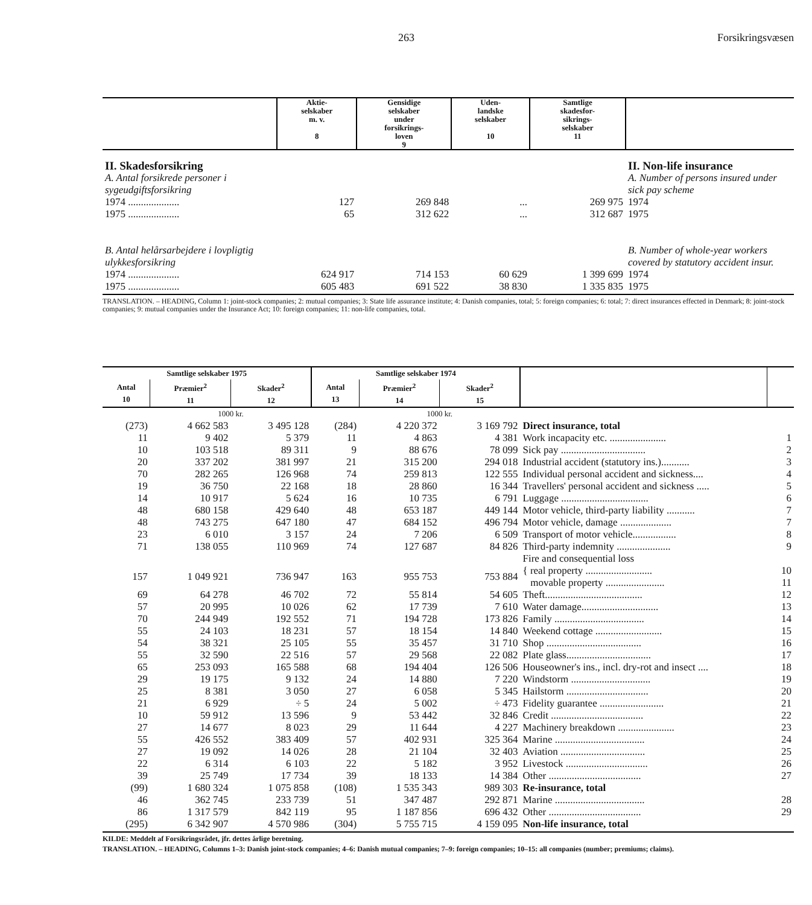263 Forsikringsvæsen
| | Aktie- selskaber m. v. 8 | Gensidige selskaber under forsikrings- loven 9 | Uden- landske selskaber 10 | Samtlige skadesfor- sikrings- selskaber 11 | |
| --- | --- | --- | --- | --- | --- |
| II. Skadesforsikring | | | | | II. Non-life insurance |
| A. Antal forsikrede personer i sygeudgiftsforsikring | | | | | A. Number of persons insured under sick pay scheme |
| 1974 .................... | 127 | 269 848 | ... | 269 975 | 1974 |
| 1975 .................... | 65 | 312 622 | ... | 312 687 | 1975 |
| B. Antal helårsarbejdere i lovpligtig ulykkesforsikring | | | | | B. Number of whole-year workers covered by statutory accident insur. |
| 1974 .................... | 624 917 | 714 153 | 60 629 | 1 399 699 | 1974 |
| 1975 .................... | 605 483 | 691 522 | 38 830 | 1 335 835 | 1975 |
TRANSLATION. – HEADING, Column 1: joint-stock companies; 2: mutual companies; 3: State life assurance institute; 4: Danish companies, total; 5: foreign companies; 6: total; 7: direct insurances effected in Denmark; 8: joint-stock companies; 9: mutual companies under the Insurance Act; 10: foreign companies; 11: non-life companies, total.
| Samtlige selskaber 1975 | | | Samtlige selskaber 1974 | | | | |
| --- | --- | --- | --- | --- | --- | --- | --- |
| Antal 10 | Præmier<sup>2</sup> 11 | Skader<sup>2</sup> 12 | Antal 13 | Præmier<sup>2</sup> 14 | Skader<sup>2</sup> 15 | | |
| | 1000 kr. | | | 1000 kr. | | | |
| (273) | 4 662 583 | 3 495 128 | (284) | 4 220 372 | 3 169 792 | Direct insurance, total | |
| 11 | 9 402 | 5 379 | 11 | 4 863 | 4 381 | Work incapacity etc. ...................... | 1 |
| 10 | 103 518 | 89 311 | 9 | 88 676 | 78 099 | Sick pay ................................. | 2 |
| 20 | 337 202 | 381 997 | 21 | 315 200 | 294 018 | Industrial accident (statutory ins.)........... | 3 |
| 70 | 282 265 | 126 968 | 74 | 259 813 | 122 555 | Individual personal accident and sickness.... | 4 |
| 19 | 36 750 | 22 168 | 18 | 28 860 | 16 344 | Travellers' personal accident and sickness ..... | 5 |
| 14 | 10 917 | 5 624 | 16 | 10 735 | 6 791 | Luggage .................................. | 6 |
| 48 | 680 158 | 429 640 | 48 | 653 187 | 449 144 | Motor vehicle, third-party liability ........... | 7 |
| 48 | 743 275 | 647 180 | 47 | 684 152 | 496 794 | Motor vehicle, damage .................... | 7 |
| 23 | 6 010 | 3 157 | 24 | 7 206 | 6 509 | Transport of motor vehicle................. | 8 |
| 71 | 138 055 | 110 969 | 74 | 127 687 | 84 826 | Third-party indemnity ..................... | 9 |
| | | | | | | Fire and consequential loss | |
| 157 | 1 049 921 | 736 947 | 163 | 955 753 | 753 884 | { real property .......................... movable property ....................... | 10 11 |
| 69 | 64 278 | 46 702 | 72 | 55 814 | 54 605 | Theft...................................... | 12 |
| 57 | 20 995 | 10 026 | 62 | 17 739 | 7 610 | Water damage.............................. | 13 |
| 70 | 244 949 | 192 552 | 71 | 194 728 | 173 826 | Family ................................... | 14 |
| 55 | 24 103 | 18 231 | 57 | 18 154 | 14 840 | Weekend cottage .......................... | 15 |
| 54 | 38 321 | 25 105 | 55 | 35 457 | 31 710 | Shop ..................................... | 16 |
| 55 | 32 590 | 22 516 | 57 | 29 568 | 22 082 | Plate glass................................. | 17 |
| 65 | 253 093 | 165 588 | 68 | 194 404 | 126 506 | Houseowner's ins., incl. dry-rot and insect .... | 18 |
| 29 | 19 175 | 9 132 | 24 | 14 880 | 7 220 | Windstorm ............................... | 19 |
| 25 | 8 381 | 3 050 | 27 | 6 058 | 5 345 | Hailstorm ................................ | 20 |
| 21 | 6 929 | ÷ 5 | 24 | 5 002 | ÷ 473 | Fidelity guarantee ......................... | 21 |
| 10 | 59 912 | 13 596 | 9 | 53 442 | 32 846 | Credit .................................... | 22 |
| 27 | 14 677 | 8 023 | 29 | 11 644 | 4 227 | Machinery breakdown ...................... | 23 |
| 55 | 426 552 | 383 409 | 57 | 402 931 | 325 364 | Marine ................................... | 24 |
| 27 | 19 092 | 14 026 | 28 | 21 104 | 32 403 | Aviation ................................. | 25 |
| 22 | 6 314 | 6 103 | 22 | 5 182 | 3 952 | Livestock ................................ | 26 |
| 39 | 25 749 | 17 734 | 39 | 18 133 | 14 384 | Other .................................... | 27 |
| (99) | 1 680 324 | 1 075 858 | (108) | 1 535 343 | 989 303 | Re-insurance, total | |
| 46 | 362 745 | 233 739 | 51 | 347 487 | 292 871 | Marine ................................... | 28 |
| 86 | 1 317 579 | 842 119 | 95 | 1 187 856 | 696 432 | Other .................................... | 29 |
| (295) | 6 342 907 | 4 570 986 | (304) | 5 755 715 | 4 159 095 | Non-life insurance, total | |
KILDE: Meddelt af Forsikringsrådet, jfr. dettes årlige beretning.
TRANSLATION. – HEADING, Columns 1–3: Danish joint-stock companies; 4–6: Danish mutual companies; 7–9: foreign companies; 10–15: all companies (number; premiums; claims).